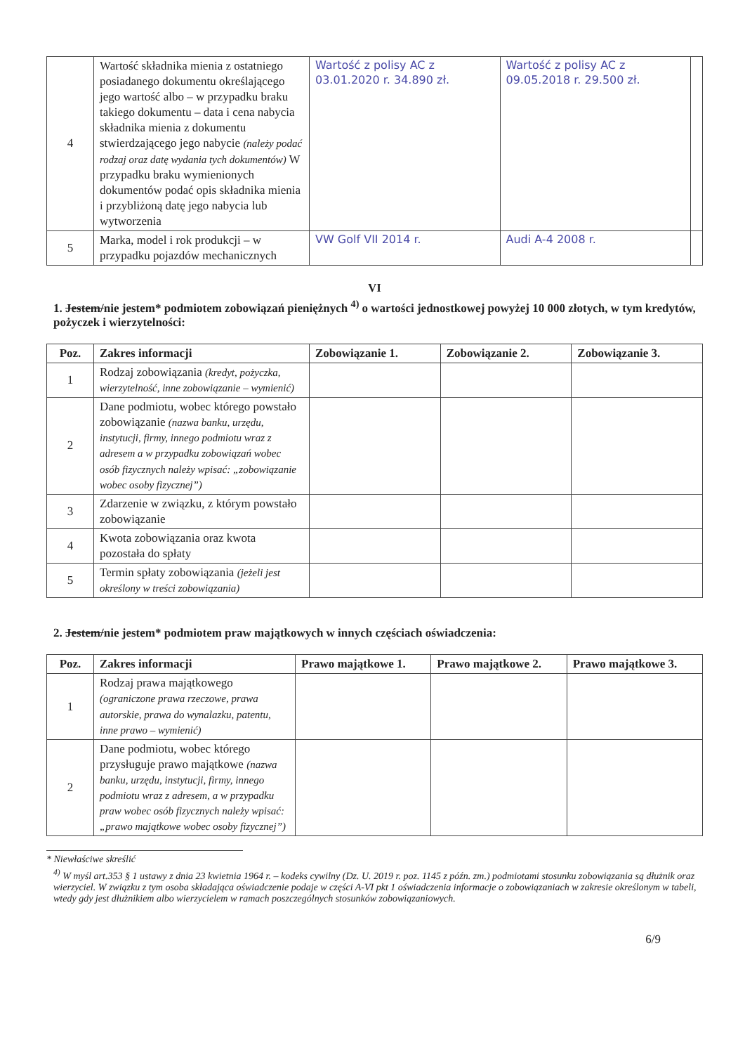| 4 | Wartość składnika mienia z ostatniego posiadanego dokumentu określającego jego wartość albo – w przypadku braku takiego dokumentu – data i cena nabycia składnika mienia z dokumentu stwierdzającego jego nabycie (należy podać rodzaj oraz datę wydania tych dokumentów) W przypadku braku wymienionych dokumentów podać opis składnika mienia i przybliżoną datę jego nabycia lub wytworzenia | Wartość z polisy AC z 03.01.2020 r. 34.890 zł. | Wartość z polisy AC z 09.05.2018 r. 29.500 zł. | |
| 5 | Marka, model i rok produkcji – w przypadku pojazdów mechanicznych | VW Golf VII 2014 r. | Audi A-4 2008 r. | |
VI
1. Jestem/nie jestem* podmiotem zobowiązań pieniężnych <sup>4)</sup> o wartości jednostkowej powyżej 10 000 złotych, w tym kredytów, pożyczek i wierzytelności:
| Poz. | Zakres informacji | Zobowiązanie 1. | Zobowiązanie 2. | Zobowiązanie 3. |
| --- | --- | --- | --- | --- |
| 1 | Rodzaj zobowiązania (kredyt, pożyczka, wierzytelność, inne zobowiązanie – wymienić) | | | |
| 2 | Dane podmiotu, wobec którego powstało zobowiązanie (nazwa banku, urzędu, instytucji, firmy, innego podmiotu wraz z adresem a w przypadku zobowiązań wobec osób fizycznych należy wpisać: „zobowiązanie wobec osoby fizycznej”) | | | |
| 3 | Zdarzenie w związku, z którym powstało zobowiązanie | | | |
| 4 | Kwota zobowiązania oraz kwota pozostała do spłaty | | | |
| 5 | Termin spłaty zobowiązania (jeżeli jest określony w treści zobowiązania) | | | |
2. Jestem/nie jestem* podmiotem praw majątkowych w innych częściach oświadczenia:
| Poz. | Zakres informacji | Prawo majątkowe 1. | Prawo majątkowe 2. | Prawo majątkowe 3. |
| --- | --- | --- | --- | --- |
| 1 | Rodzaj prawa majątkowego (ograniczone prawa rzeczowe, prawa autorskie, prawa do wynalazku, patentu, inne prawo – wymienić) | | | |
| 2 | Dane podmiotu, wobec którego przysługuje prawo majątkowe (nazwa banku, urzędu, instytucji, firmy, innego podmiotu wraz z adresem, a w przypadku praw wobec osób fizycznych należy wpisać: „prawo majątkowe wobec osoby fizycznej”) | | | |
* Niewłaściwe skreślić
<sup>4)</sup> W myśl art.353 § 1 ustawy z dnia 23 kwietnia 1964 r. – kodeks cywilny (Dz. U. 2019 r. poz. 1145 z późn. zm.) podmiotami stosunku zobowiązania są dłużnik oraz wierzyciel. W związku z tym osoba składająca oświadczenie podaje w części A-VI pkt 1 oświadczenia informacje o zobowiązaniach w zakresie określonym w tabeli, wtedy gdy jest dłużnikiem albo wierzycielem w ramach poszczególnych stosunków zobowiązaniowych.
6/9